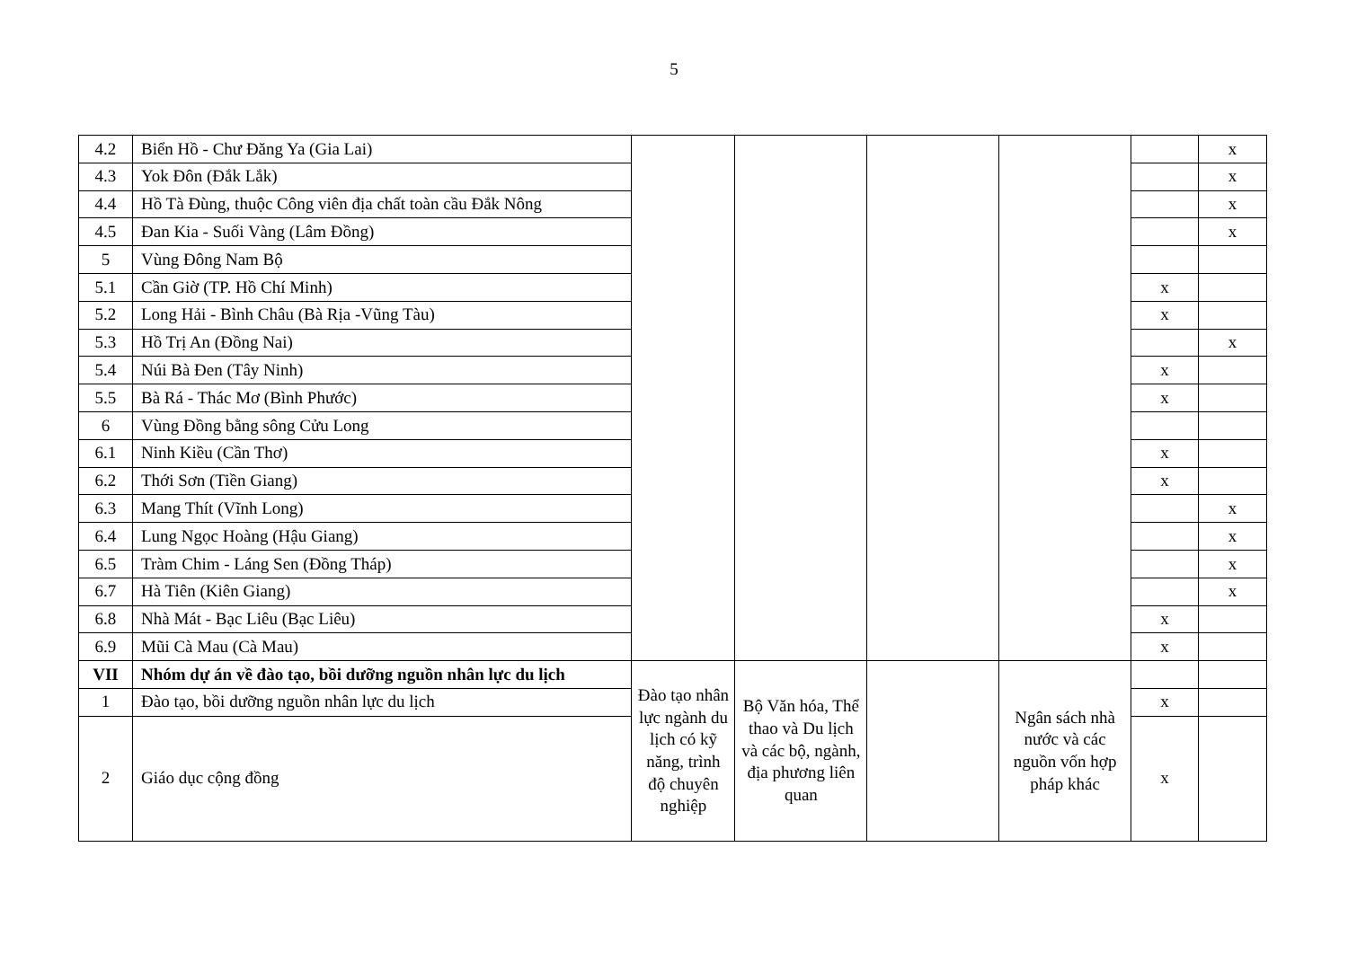5
| 4.2 | Biển Hồ - Chư Đăng Ya (Gia Lai) | | | | | | x |
| 4.3 | Yok Đôn (Đắk Lắk) | | | | | | x |
| 4.4 | Hồ Tà Đùng, thuộc Công viên địa chất toàn cầu Đắk Nông | | | | | | x |
| 4.5 | Đan Kia - Suối Vàng (Lâm Đồng) | | | | | | x |
| 5 | Vùng Đông Nam Bộ | | | | | | |
| 5.1 | Cần Giờ (TP. Hồ Chí Minh) | | | | | x | |
| 5.2 | Long Hải - Bình Châu (Bà Rịa -Vũng Tàu) | | | | | x | |
| 5.3 | Hồ Trị An (Đồng Nai) | | | | | | x |
| 5.4 | Núi Bà Đen (Tây Ninh) | | | | | x | |
| 5.5 | Bà Rá - Thác Mơ (Bình Phước) | | | | | x | |
| 6 | Vùng Đồng bằng sông Cửu Long | | | | | | |
| 6.1 | Ninh Kiều (Cần Thơ) | | | | | x | |
| 6.2 | Thới Sơn (Tiền Giang) | | | | | x | |
| 6.3 | Mang Thít (Vĩnh Long) | | | | | | x |
| 6.4 | Lung Ngọc Hoàng (Hậu Giang) | | | | | | x |
| 6.5 | Tràm Chim - Láng Sen (Đồng Tháp) | | | | | | x |
| 6.7 | Hà Tiên (Kiên Giang) | | | | | | x |
| 6.8 | Nhà Mát - Bạc Liêu (Bạc Liêu) | | | | | x | |
| 6.9 | Mũi Cà Mau (Cà Mau) | | | | | x | |
| VII | Nhóm dự án về đào tạo, bồi dưỡng nguồn nhân lực du lịch | Đào tạo nhân lực ngành du lịch có kỹ năng, trình độ chuyên nghiệp | Bộ Văn hóa, Thể thao và Du lịch và các bộ, ngành, địa phương liên quan | | Ngân sách nhà nước và các nguồn vốn hợp pháp khác | | |
| 1 | Đào tạo, bồi dưỡng nguồn nhân lực du lịch | | | | | x | |
| 2 | Giáo dục cộng đồng | | | | | x | |